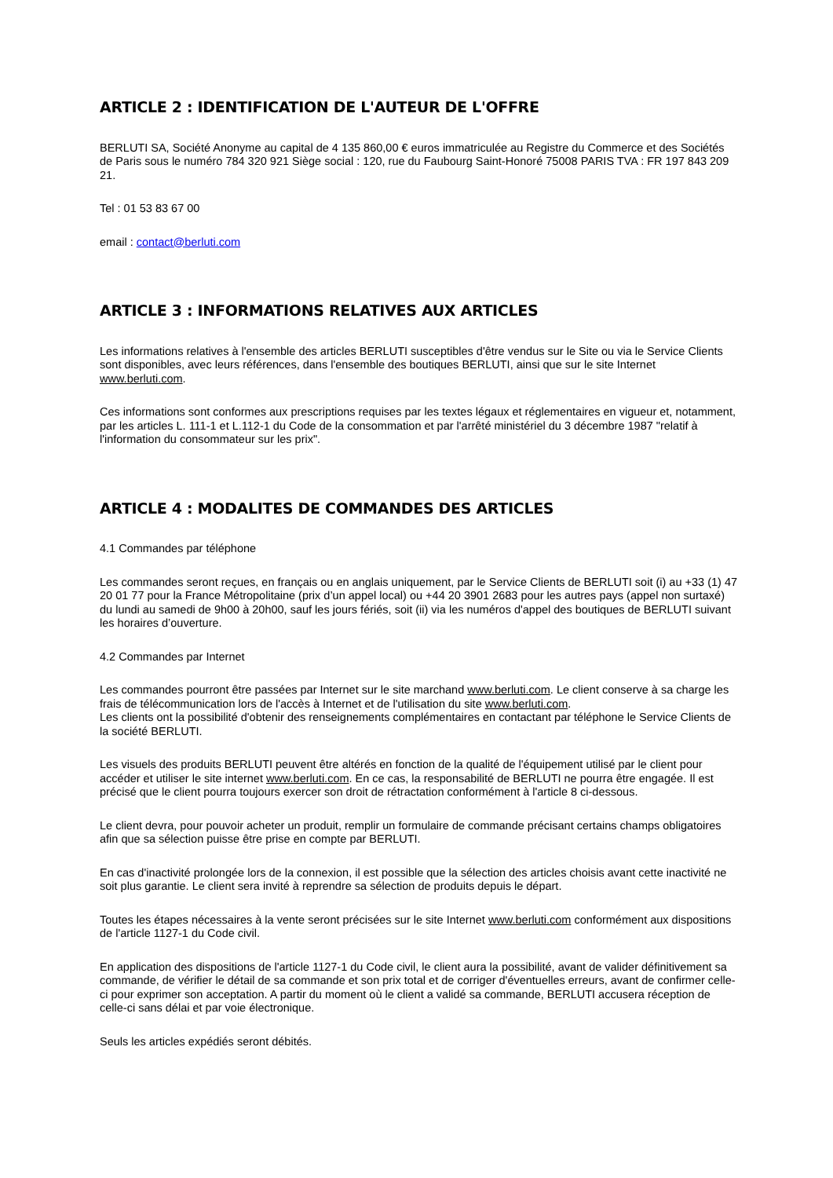ARTICLE 2 : IDENTIFICATION DE L'AUTEUR DE L'OFFRE
BERLUTI SA, Société Anonyme au capital de 4 135 860,00 € euros immatriculée au Registre du Commerce et des Sociétés de Paris sous le numéro 784 320 921 Siège social : 120, rue du Faubourg Saint-Honoré 75008 PARIS TVA : FR 197 843 209 21.
Tel : 01 53 83 67 00
email : contact@berluti.com
ARTICLE 3 : INFORMATIONS RELATIVES AUX ARTICLES
Les informations relatives à l'ensemble des articles BERLUTI susceptibles d'être vendus sur le Site ou via le Service Clients sont disponibles, avec leurs références, dans l'ensemble des boutiques BERLUTI, ainsi que sur le site Internet www.berluti.com.
Ces informations sont conformes aux prescriptions requises par les textes légaux et réglementaires en vigueur et, notamment, par les articles L. 111-1 et L.112-1 du Code de la consommation et par l'arrêté ministériel du 3 décembre 1987 "relatif à l'information du consommateur sur les prix".
ARTICLE 4 : MODALITES DE COMMANDES DES ARTICLES
4.1 Commandes par téléphone
Les commandes seront reçues, en français ou en anglais uniquement, par le Service Clients de BERLUTI soit (i) au +33 (1) 47 20 01 77 pour la France Métropolitaine (prix d’un appel local) ou +44 20 3901 2683 pour les autres pays (appel non surtaxé) du lundi au samedi de 9h00 à 20h00, sauf les jours fériés, soit (ii) via les numéros d'appel des boutiques de BERLUTI suivant les horaires d’ouverture.
4.2 Commandes par Internet
Les commandes pourront être passées par Internet sur le site marchand www.berluti.com. Le client conserve à sa charge les frais de télécommunication lors de l'accès à Internet et de l'utilisation du site www.berluti.com.
Les clients ont la possibilité d'obtenir des renseignements complémentaires en contactant par téléphone le Service Clients de la société BERLUTI.
Les visuels des produits BERLUTI peuvent être altérés en fonction de la qualité de l'équipement utilisé par le client pour accéder et utiliser le site internet www.berluti.com. En ce cas, la responsabilité de BERLUTI ne pourra être engagée. Il est précisé que le client pourra toujours exercer son droit de rétractation conformément à l'article 8 ci-dessous.
Le client devra, pour pouvoir acheter un produit, remplir un formulaire de commande précisant certains champs obligatoires afin que sa sélection puisse être prise en compte par BERLUTI.
En cas d'inactivité prolongée lors de la connexion, il est possible que la sélection des articles choisis avant cette inactivité ne soit plus garantie. Le client sera invité à reprendre sa sélection de produits depuis le départ.
Toutes les étapes nécessaires à la vente seront précisées sur le site Internet www.berluti.com conformément aux dispositions de l'article 1127-1 du Code civil.
En application des dispositions de l'article 1127-1 du Code civil, le client aura la possibilité, avant de valider définitivement sa commande, de vérifier le détail de sa commande et son prix total et de corriger d'éventuelles erreurs, avant de confirmer celle-ci pour exprimer son acceptation. A partir du moment où le client a validé sa commande, BERLUTI accusera réception de celle-ci sans délai et par voie électronique.
Seuls les articles expédiés seront débités.